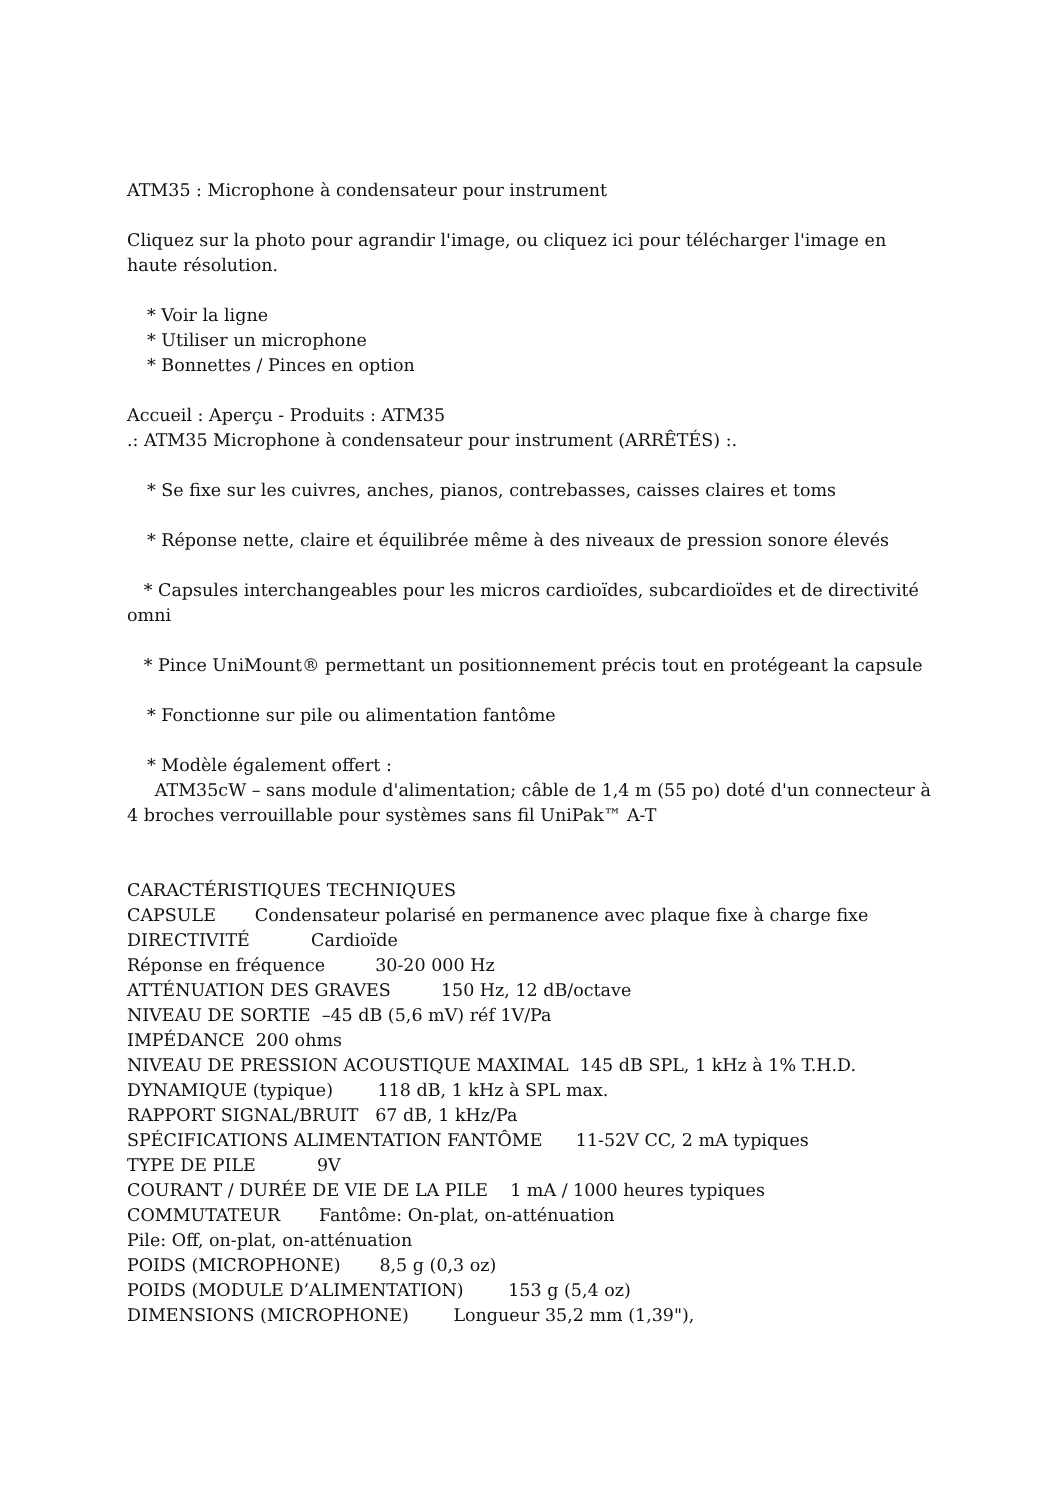ATM35 : Microphone à condensateur pour instrument
Cliquez sur la photo pour agrandir l'image, ou cliquez ici pour télécharger l'image en haute résolution.
* Voir la ligne
* Utiliser un microphone
* Bonnettes / Pinces en option
Accueil : Aperçu - Produits : ATM35
.: ATM35 Microphone à condensateur pour instrument (ARRÊTÉS) :.
* Se fixe sur les cuivres, anches, pianos, contrebasses, caisses claires et toms
* Réponse nette, claire et équilibrée même à des niveaux de pression sonore élevés
* Capsules interchangeables pour les micros cardioïdes, subcardioïdes et de directivité omni
* Pince UniMount® permettant un positionnement précis tout en protégeant la capsule
* Fonctionne sur pile ou alimentation fantôme
* Modèle également offert :
ATM35cW – sans module d'alimentation; câble de 1,4 m (55 po) doté d'un connecteur à 4 broches verrouillable pour systèmes sans fil UniPak™ A-T
CARACTÉRISTIQUES TECHNIQUES
CAPSULE Condensateur polarisé en permanence avec plaque fixe à charge fixe
DIRECTIVITÉ Cardioïde
Réponse en fréquence 30-20 000 Hz
ATTÉNUATION DES GRAVES 150 Hz, 12 dB/octave
NIVEAU DE SORTIE –45 dB (5,6 mV) réf 1V/Pa
IMPÉDANCE 200 ohms
NIVEAU DE PRESSION ACOUSTIQUE MAXIMAL 145 dB SPL, 1 kHz à 1% T.H.D.
DYNAMIQUE (typique) 118 dB, 1 kHz à SPL max.
RAPPORT SIGNAL/BRUIT 67 dB, 1 kHz/Pa
SPÉCIFICATIONS ALIMENTATION FANTÔME 11-52V CC, 2 mA typiques
TYPE DE PILE 9V
COURANT / DURÉE DE VIE DE LA PILE 1 mA / 1000 heures typiques
COMMUTATEUR Fantôme: On-plat, on-atténuation
Pile: Off, on-plat, on-atténuation
POIDS (MICROPHONE) 8,5 g (0,3 oz)
POIDS (MODULE D’ALIMENTATION) 153 g (5,4 oz)
DIMENSIONS (MICROPHONE) Longueur 35,2 mm (1,39"),